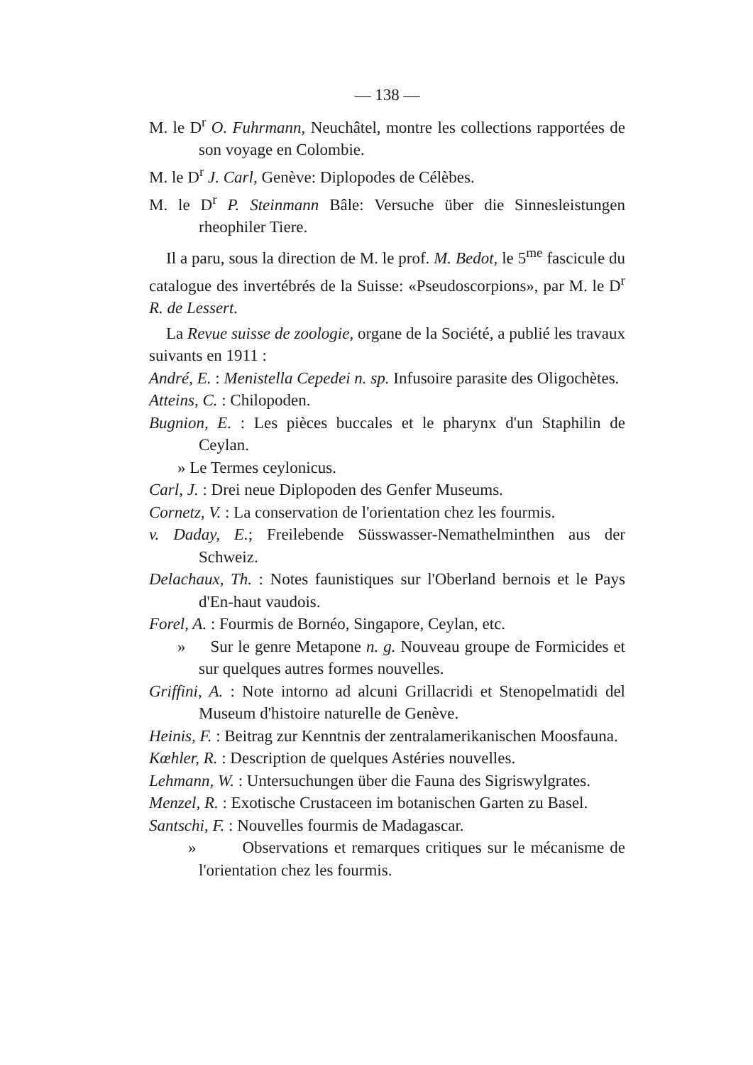— 138 —
M. le D<sup>r</sup> O. Fuhrmann, Neuchâtel, montre les collections rapportées de son voyage en Colombie.
M. le D<sup>r</sup> J. Carl, Genève: Diplopodes de Célèbes.
M. le D<sup>r</sup> P. Steinmann Bâle: Versuche über die Sinnesleistungen rheophiler Tiere.
Il a paru, sous la direction de M. le prof. M. Bedot, le 5<sup>me</sup> fascicule du catalogue des invertébrés de la Suisse: «Pseudoscorpions», par M. le D<sup>r</sup> R. de Lessert.
La Revue suisse de zoologie, organe de la Société, a publié les travaux suivants en 1911 :
André, E. : Menistella Cepedei n. sp. Infusoire parasite des Oligochètes.
Atteins, C. : Chilopoden.
Bugnion, E. : Les pièces buccales et le pharynx d'un Staphilin de Ceylan.
» Le Termes ceylonicus.
Carl, J. : Drei neue Diplopoden des Genfer Museums.
Cornetz, V. : La conservation de l'orientation chez les fourmis.
v. Daday, E.; Freilebende Süsswasser-Nemathelminthen aus der Schweiz.
Delachaux, Th. : Notes faunistiques sur l'Oberland bernois et le Pays d'En-haut vaudois.
Forel, A. : Fourmis de Bornéo, Singapore, Ceylan, etc.
» Sur le genre Metapone n. g. Nouveau groupe de Formicides et sur quelques autres formes nouvelles.
Griffini, A. : Note intorno ad alcuni Grillacridi et Stenopelmatidi del Museum d'histoire naturelle de Genève.
Heinis, F. : Beitrag zur Kenntnis der zentralamerikanischen Moosfauna.
Kœhler, R. : Description de quelques Astéries nouvelles.
Lehmann, W. : Untersuchungen über die Fauna des Sigriswylgrates.
Menzel, R. : Exotische Crustaceen im botanischen Garten zu Basel.
Santschi, F. : Nouvelles fourmis de Madagascar.
» Observations et remarques critiques sur le mécanisme de l'orientation chez les fourmis.